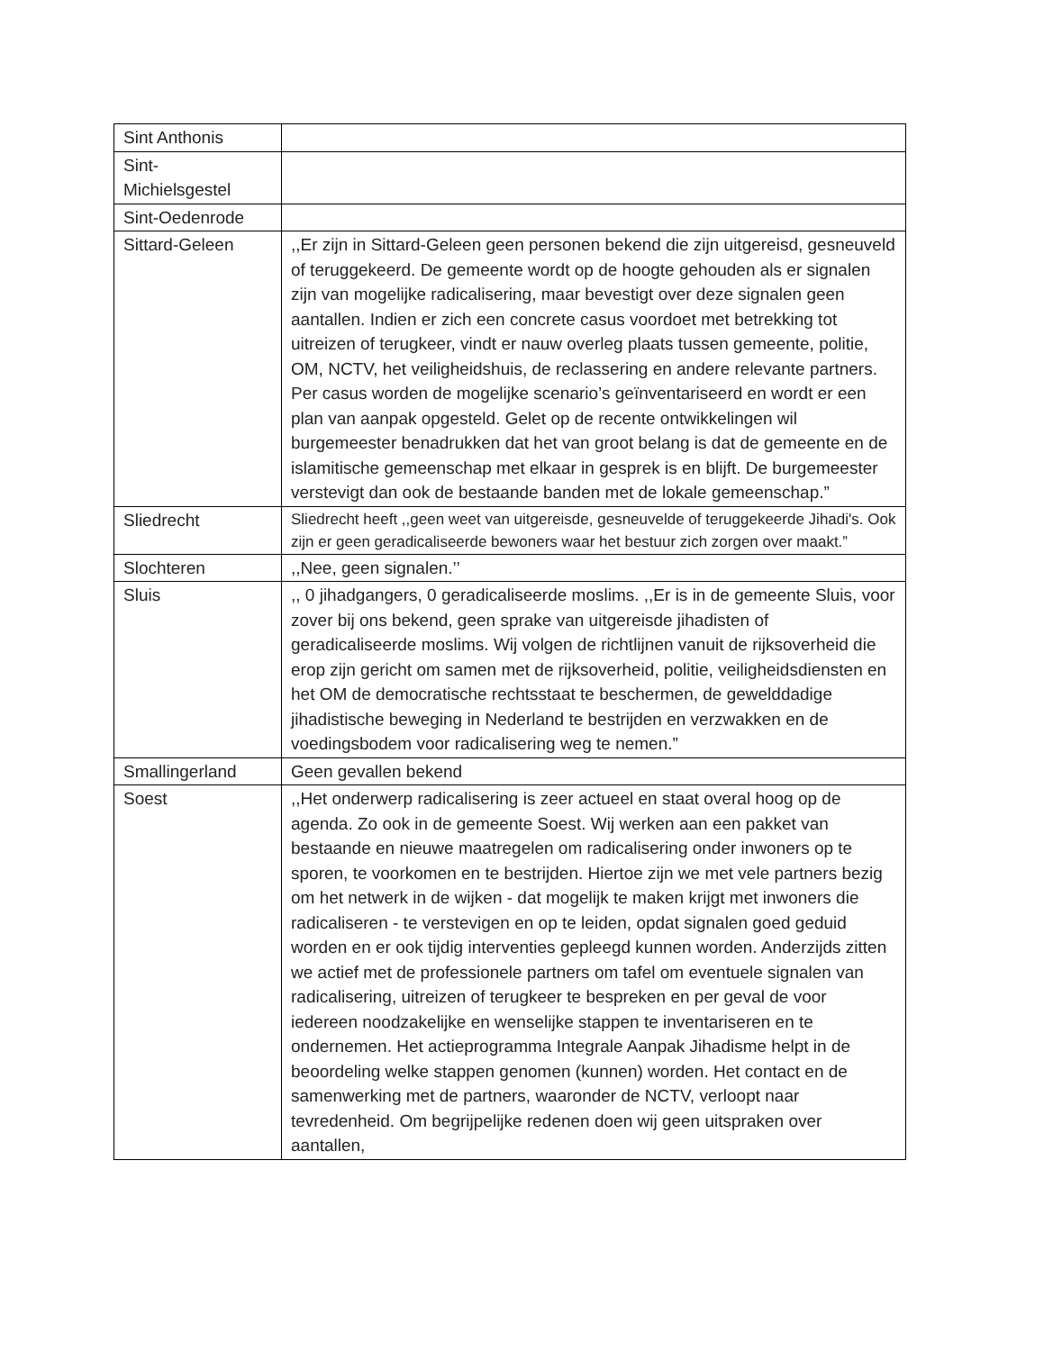| Sint Anthonis | |
| Sint- Michielsgestel | |
| Sint-Oedenrode | |
| Sittard-Geleen | ,,Er zijn in Sittard-Geleen geen personen bekend die zijn uitgereisd, gesneuveld of teruggekeerd. De gemeente wordt op de hoogte gehouden als er signalen zijn van mogelijke radicalisering, maar bevestigt over deze signalen geen aantallen. Indien er zich een concrete casus voordoet met betrekking tot uitreizen of terugkeer, vindt er nauw overleg plaats tussen gemeente, politie, OM, NCTV, het veiligheidshuis, de reclassering en andere relevante partners. Per casus worden de mogelijke scenario’s geïnventariseerd en wordt er een plan van aanpak opgesteld. Gelet op de recente ontwikkelingen wil burgemeester benadrukken dat het van groot belang is dat de gemeente en de islamitische gemeenschap met elkaar in gesprek is en blijft. De burgemeester verstevigt dan ook de bestaande banden met de lokale gemeenschap.” |
| Sliedrecht | Sliedrecht heeft ,,geen weet van uitgereisde, gesneuvelde of teruggekeerde Jihadi's. Ook zijn er geen geradicaliseerde bewoners waar het bestuur zich zorgen over maakt.” |
| Slochteren | ,,Nee, geen signalen.’’ |
| Sluis | ,, 0 jihadgangers, 0 geradicaliseerde moslims. ,,Er is in de gemeente Sluis, voor zover bij ons bekend, geen sprake van uitgereisde jihadisten of geradicaliseerde moslims. Wij volgen de richtlijnen vanuit de rijksoverheid die erop zijn gericht om samen met de rijksoverheid, politie, veiligheidsdiensten en het OM de democratische rechtsstaat te beschermen, de gewelddadige jihadistische beweging in Nederland te bestrijden en verzwakken en de voedingsbodem voor radicalisering weg te nemen.” |
| Smallingerland | Geen gevallen bekend |
| Soest | ,,Het onderwerp radicalisering is zeer actueel en staat overal hoog op de agenda. Zo ook in de gemeente Soest. Wij werken aan een pakket van bestaande en nieuwe maatregelen om radicalisering onder inwoners op te sporen, te voorkomen en te bestrijden. Hiertoe zijn we met vele partners bezig om het netwerk in de wijken - dat mogelijk te maken krijgt met inwoners die radicaliseren - te verstevigen en op te leiden, opdat signalen goed geduid worden en er ook tijdig interventies gepleegd kunnen worden. Anderzijds zitten we actief met de professionele partners om tafel om eventuele signalen van radicalisering, uitreizen of terugkeer te bespreken en per geval de voor iedereen noodzakelijke en wenselijke stappen te inventariseren en te ondernemen. Het actieprogramma Integrale Aanpak Jihadisme helpt in de beoordeling welke stappen genomen (kunnen) worden. Het contact en de samenwerking met de partners, waaronder de NCTV, verloopt naar tevredenheid. Om begrijpelijke redenen doen wij geen uitspraken over aantallen, |